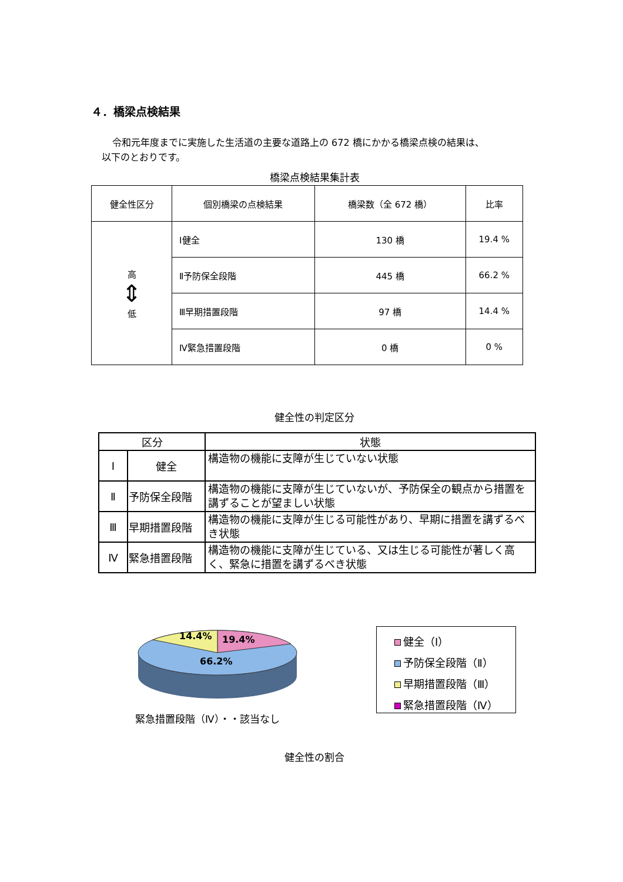４．橋梁点検結果
令和元年度までに実施した生活道の主要な道路上の 672 橋にかかる橋梁点検の結果は、
以下のとおりです。
橋梁点検結果集計表
| 健全性区分 | 個別橋梁の点検結果 | 橋梁数（全 672 橋） | 比率 |
| --- | --- | --- | --- |
| 高 ⇕ 低 | Ⅰ健全 | 130 橋 | 19.4 % |
| | Ⅱ予防保全段階 | 445 橋 | 66.2 % |
| | Ⅲ早期措置段階 | 97 橋 | 14.4 % |
| | Ⅳ緊急措置段階 | 0 橋 | 0 % |
健全性の判定区分
| 区分 | | 状態 |
| --- | --- | --- |
| Ⅰ | 健全 | 構造物の機能に支障が生じていない状態 |
| Ⅱ | 予防保全段階 | 構造物の機能に支障が生じていないが、予防保全の観点から措置を講ずることが望ましい状態 |
| Ⅲ | 早期措置段階 | 構造物の機能に支障が生じる可能性があり、早期に措置を講ずるべき状態 |
| Ⅳ | 緊急措置段階 | 構造物の機能に支障が生じている、又は生じる可能性が著しく高く、緊急に措置を講ずるべき状態 |
14.4%
19.4%
66.2%
緊急措置段階（Ⅳ）・・該当なし
健全（Ⅰ）
予防保全段階（Ⅱ）
早期措置段階（Ⅲ）
緊急措置段階（Ⅳ）
健全性の割合